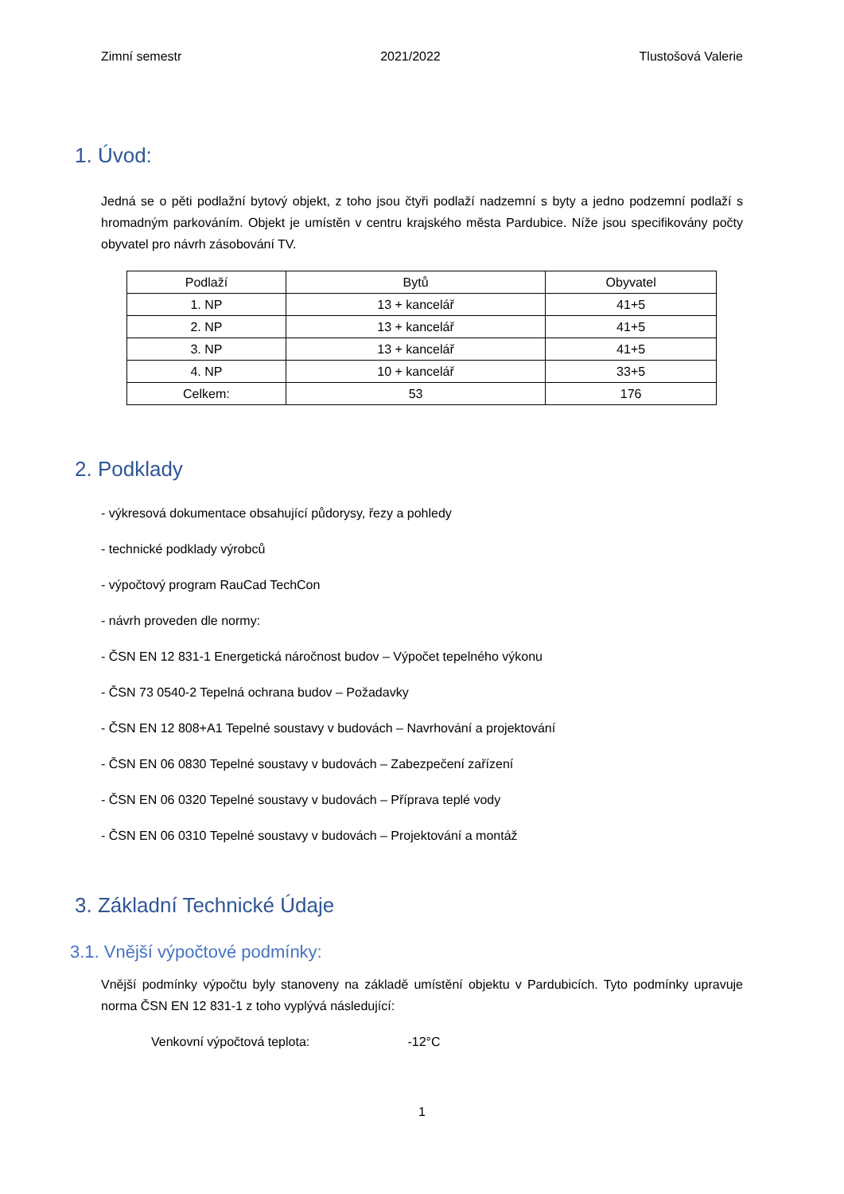Zimní semestr 2021/2022 Tlustošová Valerie
1. Úvod:
Jedná se o pěti podlažní bytový objekt, z toho jsou čtyři podlaží nadzemní s byty a jedno podzemní podlaží s hromadným parkováním. Objekt je umístěn v centru krajského města Pardubice. Níže jsou specifikovány počty obyvatel pro návrh zásobování TV.
| Podlaží | Bytů | Obyvatel |
| 1. NP | 13 + kancelář | 41+5 |
| 2. NP | 13 + kancelář | 41+5 |
| 3. NP | 13 + kancelář | 41+5 |
| 4. NP | 10 + kancelář | 33+5 |
| Celkem: | 53 | 176 |
2. Podklady
- výkresová dokumentace obsahující půdorysy, řezy a pohledy
- technické podklady výrobců
- výpočtový program RauCad TechCon
- návrh proveden dle normy:
- ČSN EN 12 831-1 Energetická náročnost budov – Výpočet tepelného výkonu
- ČSN 73 0540-2 Tepelná ochrana budov – Požadavky
- ČSN EN 12 808+A1 Tepelné soustavy v budovách – Navrhování a projektování
- ČSN EN 06 0830 Tepelné soustavy v budovách – Zabezpečení zařízení
- ČSN EN 06 0320 Tepelné soustavy v budovách – Příprava teplé vody
- ČSN EN 06 0310 Tepelné soustavy v budovách – Projektování a montáž
3. Základní Technické Údaje
3.1. Vnější výpočtové podmínky:
Vnější podmínky výpočtu byly stanoveny na základě umístění objektu v Pardubicích. Tyto podmínky upravuje norma ČSN EN 12 831-1 z toho vyplývá následující:
Venkovní výpočtová teplota: -12°C
1